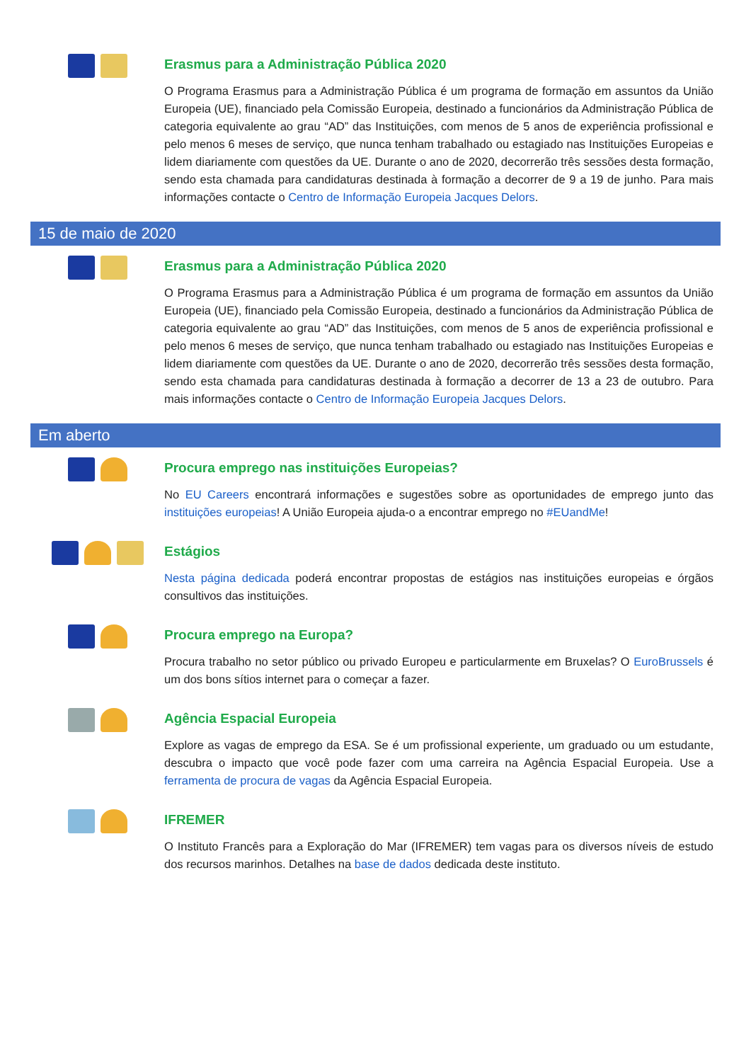Erasmus para a Administração Pública 2020
O Programa Erasmus para a Administração Pública é um programa de formação em assuntos da União Europeia (UE), financiado pela Comissão Europeia, destinado a funcionários da Administração Pública de categoria equivalente ao grau “AD” das Instituições, com menos de 5 anos de experiência profissional e pelo menos 6 meses de serviço, que nunca tenham trabalhado ou estagiado nas Instituições Europeias e lidem diariamente com questões da UE. Durante o ano de 2020, decorrerão três sessões desta formação, sendo esta chamada para candidaturas destinada à formação a decorrer de 9 a 19 de junho. Para mais informações contacte o Centro de Informação Europeia Jacques Delors.
15 de maio de 2020
Erasmus para a Administração Pública 2020
O Programa Erasmus para a Administração Pública é um programa de formação em assuntos da União Europeia (UE), financiado pela Comissão Europeia, destinado a funcionários da Administração Pública de categoria equivalente ao grau “AD” das Instituições, com menos de 5 anos de experiência profissional e pelo menos 6 meses de serviço, que nunca tenham trabalhado ou estagiado nas Instituições Europeias e lidem diariamente com questões da UE. Durante o ano de 2020, decorrerão três sessões desta formação, sendo esta chamada para candidaturas destinada à formação a decorrer de 13 a 23 de outubro. Para mais informações contacte o Centro de Informação Europeia Jacques Delors.
Em aberto
Procura emprego nas instituições Europeias?
No EU Careers encontrará informações e sugestões sobre as oportunidades de emprego junto das instituições europeias! A União Europeia ajuda-o a encontrar emprego no #EUandMe!
Estágios
Nesta página dedicada poderá encontrar propostas de estágios nas instituições europeias e órgãos consultivos das instituições.
Procura emprego na Europa?
Procura trabalho no setor público ou privado Europeu e particularmente em Bruxelas? O EuroBrussels é um dos bons sítios internet para o começar a fazer.
Agência Espacial Europeia
Explore as vagas de emprego da ESA. Se é um profissional experiente, um graduado ou um estudante, descubra o impacto que você pode fazer com uma carreira na Agência Espacial Europeia. Use a ferramenta de procura de vagas da Agência Espacial Europeia.
IFREMER
O Instituto Francês para a Exploração do Mar (IFREMER) tem vagas para os diversos níveis de estudo dos recursos marinhos. Detalhes na base de dados dedicada deste instituto.